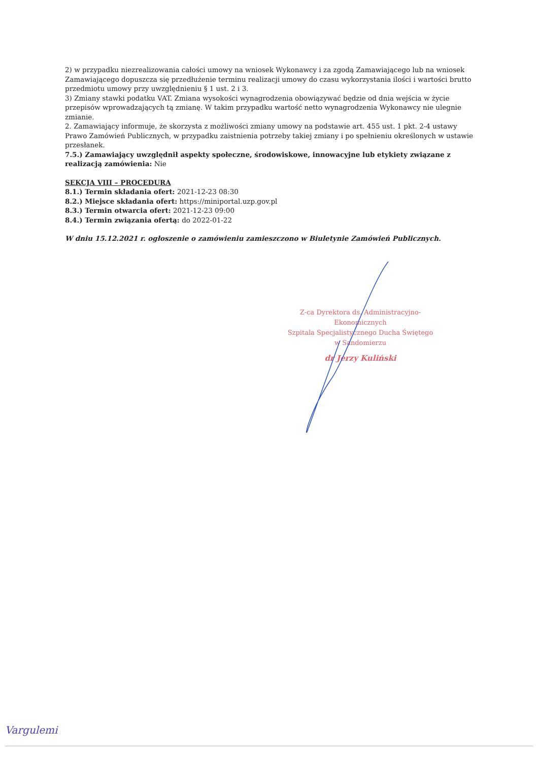2) w przypadku niezrealizowania całości umowy na wniosek Wykonawcy i za zgodą Zamawiającego lub na wniosek Zamawiającego dopuszcza się przedłużenie terminu realizacji umowy do czasu wykorzystania ilości i wartości brutto przedmiotu umowy przy uwzględnieniu § 1 ust. 2 i 3.
3) Zmiany stawki podatku VAT. Zmiana wysokości wynagrodzenia obowiązywać będzie od dnia wejścia w życie przepisów wprowadzających tą zmianę. W takim przypadku wartość netto wynagrodzenia Wykonawcy nie ulegnie zmianie.
2. Zamawiający informuje, że skorzysta z możliwości zmiany umowy na podstawie art. 455 ust. 1 pkt. 2-4 ustawy Prawo Zamówień Publicznych, w przypadku zaistnienia potrzeby takiej zmiany i po spełnieniu określonych w ustawie przesłanek.
7.5.) Zamawiający uwzględnił aspekty społeczne, środowiskowe, innowacyjne lub etykiety związane z realizacją zamówienia: Nie
SEKCJA VIII – PROCEDURA
8.1.) Termin składania ofert: 2021-12-23 08:30
8.2.) Miejsce składania ofert: https://miniportal.uzp.gov.pl
8.3.) Termin otwarcia ofert: 2021-12-23 09:00
8.4.) Termin związania ofertą: do 2022-01-22
W dniu 15.12.2021 r. ogłoszenie o zamówieniu zamieszczono w Biuletynie Zamówień Publicznych.
Z-ca Dyrektora ds. Administracyjno-Ekonomicznych
Szpitala Specjalistycznego Ducha Świętego
w Sandomierzu
dr Jerzy Kuliński
Vargulemi